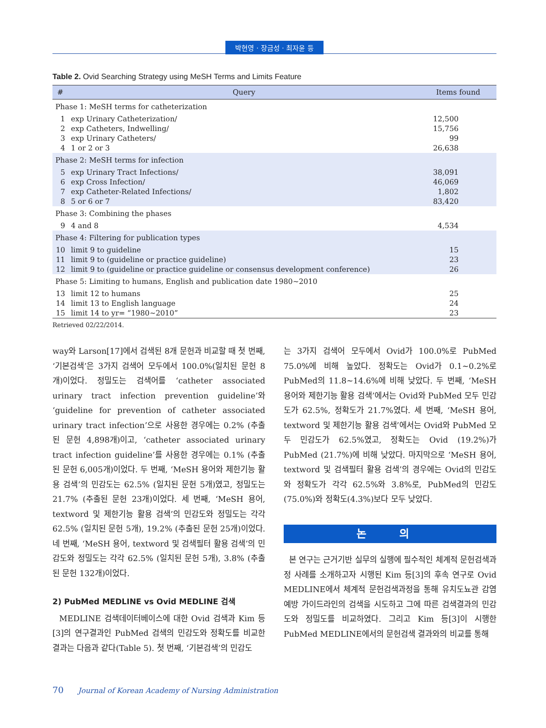박현영 · 장금성 · 최자윤 등
Table 2. Ovid Searching Strategy using MeSH Terms and Limits Feature
| # | Query | Items found |
| --- | --- | --- |
| Phase 1: MeSH terms for catheterization | | |
| 1 | exp Urinary Catheterization/ | 12,500 |
| 2 | exp Catheters, Indwelling/ | 15,756 |
| 3 | exp Urinary Catheters/ | 99 |
| 4 | 1 or 2 or 3 | 26,638 |
| Phase 2: MeSH terms for infection | | |
| 5 | exp Urinary Tract Infections/ | 38,091 |
| 6 | exp Cross Infection/ | 46,069 |
| 7 | exp Catheter-Related Infections/ | 1,802 |
| 8 | 5 or 6 or 7 | 83,420 |
| Phase 3: Combining the phases | | |
| 9 | 4 and 8 | 4,534 |
| Phase 4: Filtering for publication types | | |
| 10 | limit 9 to guideline | 15 |
| 11 | limit 9 to (guideline or practice guideline) | 23 |
| 12 | limit 9 to (guideline or practice guideline or consensus development conference) | 26 |
| Phase 5: Limiting to humans, English and publication date 1980~2010 | | |
| 13 | limit 12 to humans | 25 |
| 14 | limit 13 to English language | 24 |
| 15 | limit 14 to yr= “1980~2010” | 23 |
Retrieved 02/22/2014.
way와 Larson[17]에서 검색된 8개 문헌과 비교할 때 첫 번째, ‘기본검색’은 3가지 검색어 모두에서 100.0%(일치된 문헌 8개)이었다. 정밀도는 검색어를 ‘catheter associated urinary tract infection prevention guideline’와 ‘guideline for prevention of catheter associated urinary tract infection’으로 사용한 경우에는 0.2% (추출된 문헌 4,898개)이고, ‘catheter associated urinary tract infection guideline’를 사용한 경우에는 0.1% (추출된 문헌 6,005개)이었다. 두 번째, ‘MeSH 용어와 제한기능 활용 검색’의 민감도는 62.5% (일치된 문헌 5개)였고, 정밀도는 21.7% (추출된 문헌 23개)이었다. 세 번째, ‘MeSH 용어, textword 및 제한기능 활용 검색’의 민감도와 정밀도는 각각 62.5% (일치된 문헌 5개), 19.2% (추출된 문헌 25개)이었다. 네 번째, ‘MeSH 용어, textword 및 검색필터 활용 검색’의 민감도와 정밀도는 각각 62.5% (일치된 문헌 5개), 3.8% (추출된 문헌 132개)이었다.
2) PubMed MEDLINE vs Ovid MEDLINE 검색
MEDLINE 검색데이터베이스에 대한 Ovid 검색과 Kim 등[3]의 연구결과인 PubMed 검색의 민감도와 정확도를 비교한 결과는 다음과 같다(Table 5). 첫 번째, ‘기본검색’의 민감도
는 3가지 검색어 모두에서 Ovid가 100.0%로 PubMed 75.0%에 비해 높았다. 정확도는 Ovid가 0.1~0.2%로 PubMed의 11.8~14.6%에 비해 낮았다. 두 번째, ‘MeSH 용어와 제한기능 활용 검색’에서는 Ovid와 PubMed 모두 민감도가 62.5%, 정확도가 21.7%였다. 세 번째, ‘MeSH 용어, textword 및 제한기능 활용 검색’에서는 Ovid와 PubMed 모두 민감도가 62.5%였고, 정확도는 Ovid (19.2%)가 PubMed (21.7%)에 비해 낮았다. 마지막으로 ‘MeSH 용어, textword 및 검색필터 활용 검색’의 경우에는 Ovid의 민감도와 정확도가 각각 62.5%와 3.8%로, PubMed의 민감도(75.0%)와 정확도(4.3%)보다 모두 낮았다.
논 의
본 연구는 근거기반 실무의 실행에 필수적인 체계적 문헌검색과정 사례를 소개하고자 시행된 Kim 등[3]의 후속 연구로 Ovid MEDLINE에서 체계적 문헌검색과정을 통해 유치도뇨관 감염예방 가이드라인의 검색을 시도하고 그에 따른 검색결과의 민감도와 정밀도를 비교하였다. 그리고 Kim 등[3]이 시행한 PubMed MEDLINE에서의 문헌검색 결과와의 비교를 통해
70 Journal of Korean Academy of Nursing Administration